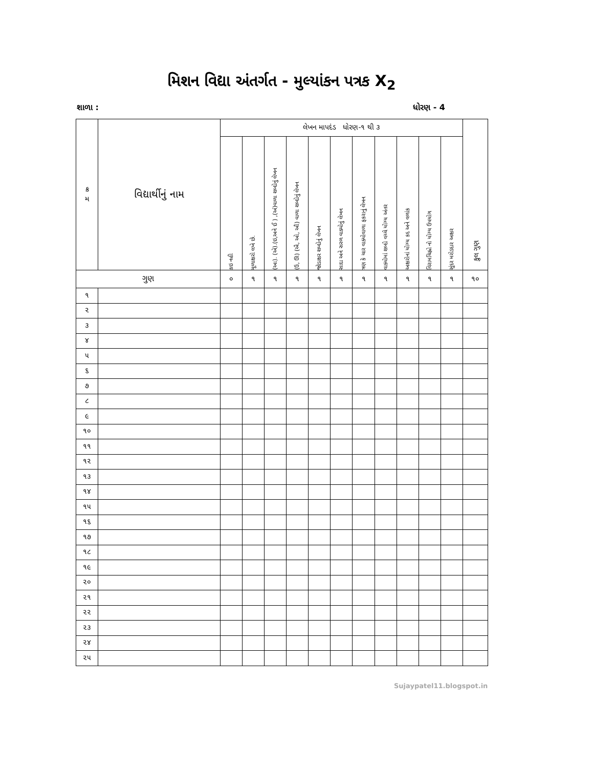મિશન વિદ્યા અંતર્ગત - મુલ્યાંકન પત્રક X<sub>2</sub>
શાળા : ધોરણ - 4
| ક્ર મ | વિદ્યાર્થીનું નામ | લેખન માપદંડ ધોરણ-૧ થી ૩ | | | | | | | | | | | કુલ ગુણ |
| --- | --- | --- | --- | --- | --- | --- | --- | --- | --- | --- | --- | --- | --- |
| | | કઇ નહી | મૂળાક્ષરો લખે છે. | (આ). (એ).(ઇ,અને ઈ ) ,(અં)વાળા શબ્દોનું લેખન | (ઉ, ઊ) (ઐ, ઓ, ઔ) વાળા શબ્દોનું લેખન | જોડાક્ષર શબ્દોનું લેખન | સાદા અને સરળ વાક્યોનું લેખન | ત્રણ કે ચાર વાક્યોવાળા ફકરાનું લેખન | વાક્યોમાં શબ્દો વચ્ચે યોગ્ય અંતર | અક્ષરોનાં યોગ્ય કદ અને વળાંક | વિરામચિહ્નો નો યોગ્ય ઉપયોગ | સુંદર મરોડદાર અક્ષર | |
| ગુણ | | ૦ | ૧ | ૧ | ૧ | ૧ | ૧ | ૧ | ૧ | ૧ | ૧ | ૧ | ૧૦ |
| ૧ | | | | | | | | | | | | | |
| ૨ | | | | | | | | | | | | | |
| ૩ | | | | | | | | | | | | | |
| ૪ | | | | | | | | | | | | | |
| ૫ | | | | | | | | | | | | | |
| ૬ | | | | | | | | | | | | | |
| ૭ | | | | | | | | | | | | | |
| ૮ | | | | | | | | | | | | | |
| ૯ | | | | | | | | | | | | | |
| ૧૦ | | | | | | | | | | | | | |
| ૧૧ | | | | | | | | | | | | | |
| ૧૨ | | | | | | | | | | | | | |
| ૧૩ | | | | | | | | | | | | | |
| ૧૪ | | | | | | | | | | | | | |
| ૧૫ | | | | | | | | | | | | | |
| ૧૬ | | | | | | | | | | | | | |
| ૧૭ | | | | | | | | | | | | | |
| ૧૮ | | | | | | | | | | | | | |
| ૧૯ | | | | | | | | | | | | | |
| ૨૦ | | | | | | | | | | | | | |
| ૨૧ | | | | | | | | | | | | | |
| ૨૨ | | | | | | | | | | | | | |
| ૨૩ | | | | | | | | | | | | | |
| ૨૪ | | | | | | | | | | | | | |
| ૨૫ | | | | | | | | | | | | | |
Sujaypatel11.blogspot.in